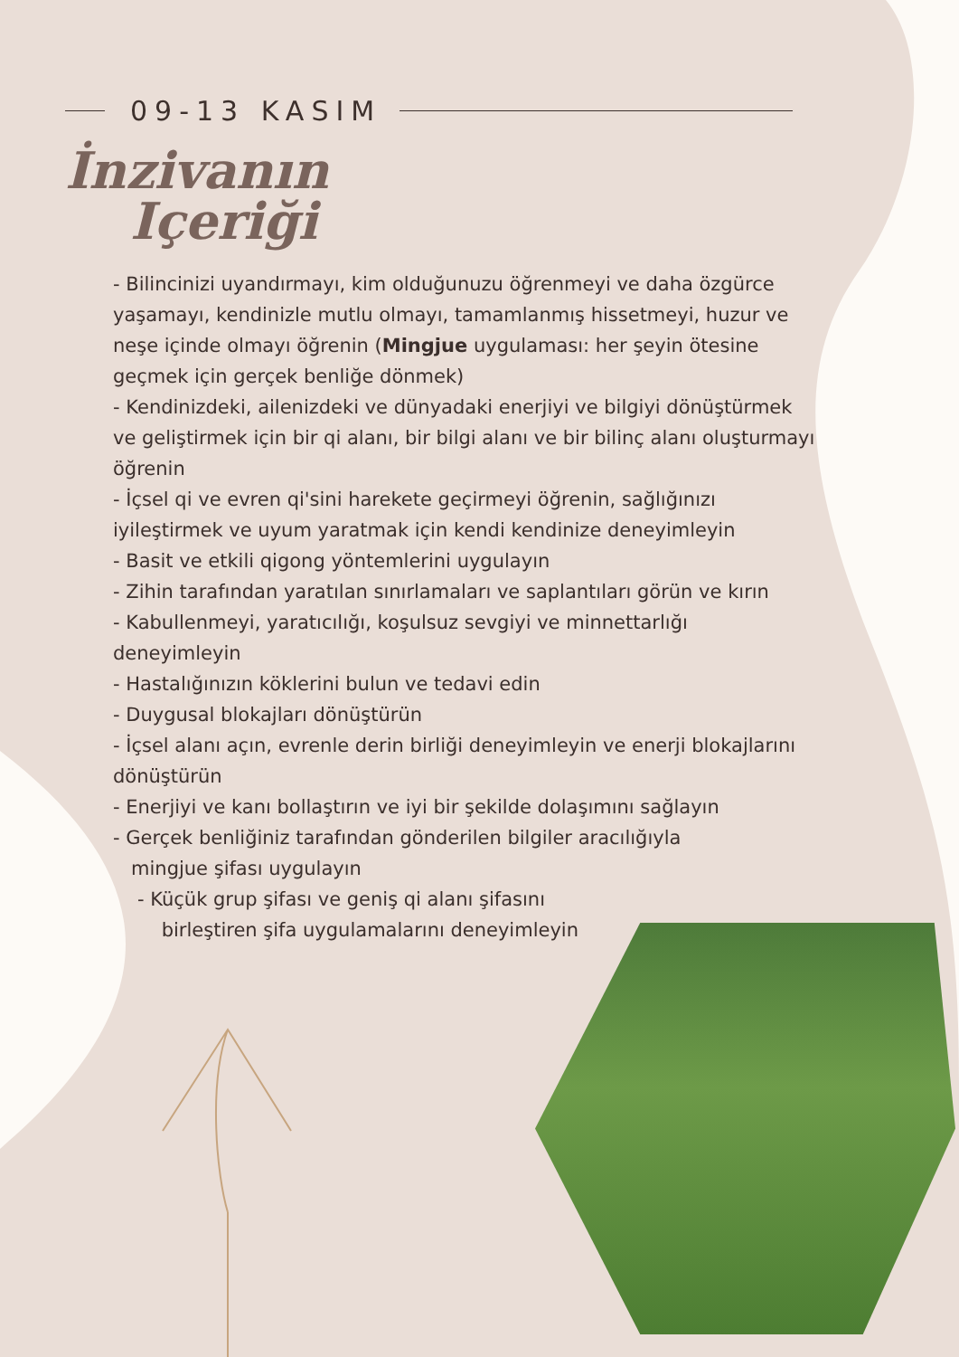09-13 KASIM
İnzivanın
Içeriği
- Bilincinizi uyandırmayı, kim olduğunuzu öğrenmeyi ve daha özgürce yaşamayı, kendinizle mutlu olmayı, tamamlanmış hissetmeyi, huzur ve neşe içinde olmayı öğrenin (Mingjue uygulaması: her şeyin ötesine geçmek için gerçek benliğe dönmek)
- Kendinizdeki, ailenizdeki ve dünyadaki enerjiyi ve bilgiyi dönüştürmek ve geliştirmek için bir qi alanı, bir bilgi alanı ve bir bilinç alanı oluşturmayı öğrenin
- İçsel qi ve evren qi'sini harekete geçirmeyi öğrenin, sağlığınızı iyileştirmek ve uyum yaratmak için kendi kendinize deneyimleyin
- Basit ve etkili qigong yöntemlerini uygulayın
- Zihin tarafından yaratılan sınırlamaları ve saplantıları görün ve kırın
- Kabullenmeyi, yaratıcılığı, koşulsuz sevgiyi ve minnettarlığı deneyimleyin
- Hastalığınızın köklerini bulun ve tedavi edin
- Duygusal blokajları dönüştürün
- İçsel alanı açın, evrenle derin birliği deneyimleyin ve enerji blokajlarını dönüştürün
- Enerjiyi ve kanı bollaştırın ve iyi bir şekilde dolaşımını sağlayın
- Gerçek benliğiniz tarafından gönderilen bilgiler aracılığıyla
mingjue şifası uygulayın
- Küçük grup şifası ve geniş qi alanı şifasını
birleştiren şifa uygulamalarını deneyimleyin